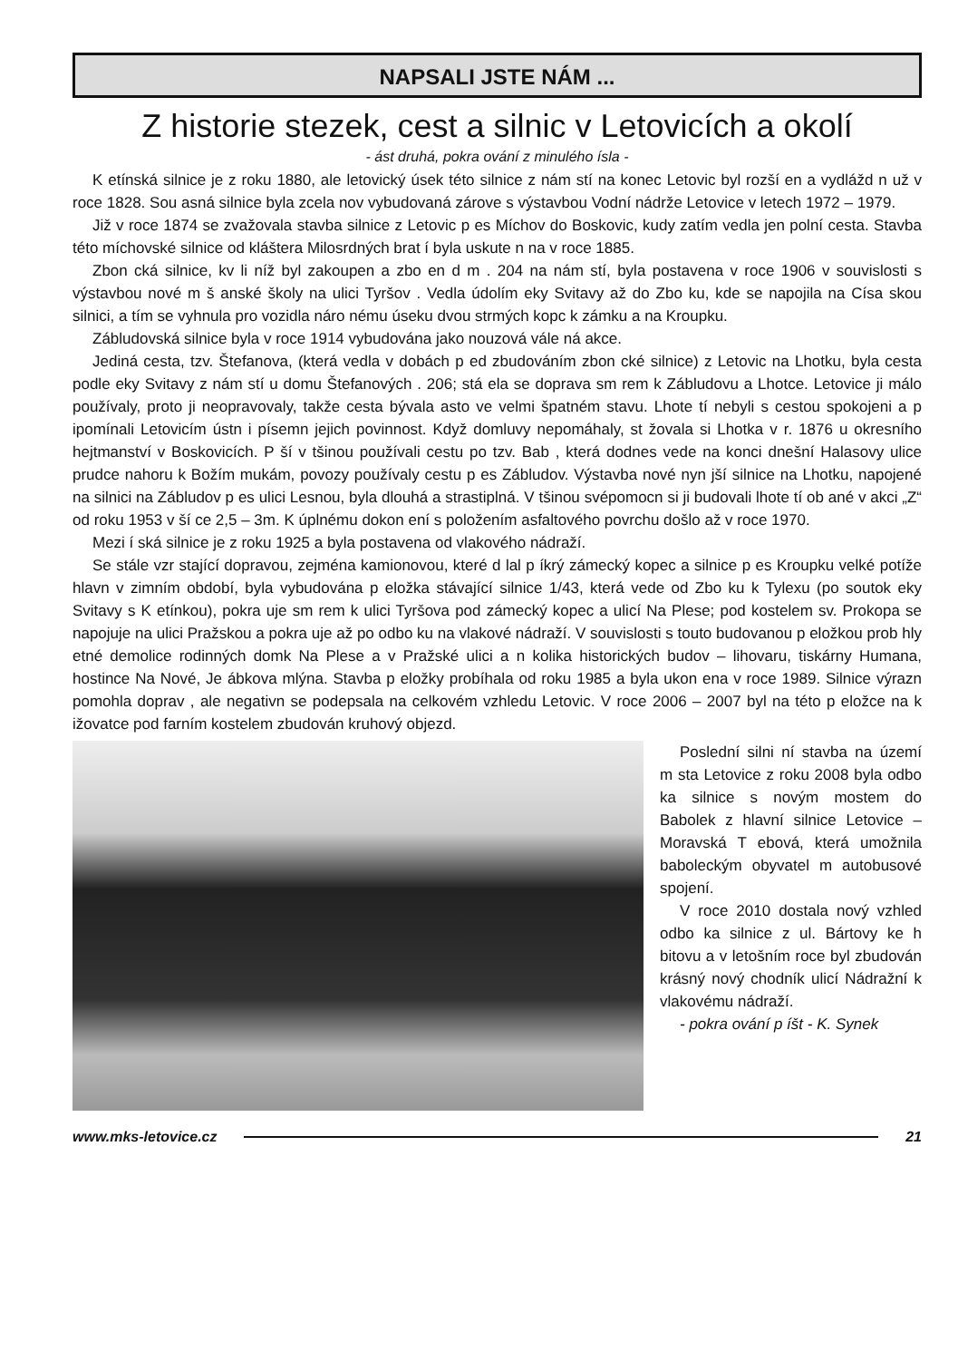NAPSALI JSTE NÁM ...
Z historie stezek, cest a silnic v Letovicích a okolí
- ást druhá, pokra ování z minulého ísla -
K etínská silnice je z roku 1880, ale letovický úsek této silnice z nám stí na konec Letovic byl rozší en a vydlážd n už v roce 1828. Sou asná silnice byla zcela nov vybudovaná zárove s výstavbou Vodní nádrže Letovice v letech 1972 – 1979.
Již v roce 1874 se zvažovala stavba silnice z Letovic p es Míchov do Boskovic, kudy zatím vedla jen polní cesta. Stavba této míchovské silnice od kláštera Milosrdných brat í byla uskute n na v roce 1885.
Zbon cká silnice, kv li níž byl zakoupen a zbo en d m . 204 na nám stí, byla postavena v roce 1906 v souvislosti s výstavbou nové m š anské školy na ulici Tyršov . Vedla údolím eky Svitavy až do Zbo ku, kde se napojila na Císa skou silnici, a tím se vyhnula pro vozidla náro nému úseku dvou strmých kopc k zámku a na Kroupku.
Zábludovská silnice byla v roce 1914 vybudována jako nouzová vále ná akce.
Jediná cesta, tzv. Štefanova, (která vedla v dobách p ed zbudováním zbon cké silnice) z Letovic na Lhotku, byla cesta podle eky Svitavy z nám stí u domu Štefanových . 206; stá ela se doprava sm rem k Zábludovu a Lhotce. Letovice ji málo používaly, proto ji neopravovaly, takže cesta bývala asto ve velmi špatném stavu. Lhote tí nebyli s cestou spokojeni a p ipomínali Letovicím ústn i písemn jejich povinnost. Když domluvy nepomáhaly, st žovala si Lhotka v r. 1876 u okresního hejtmanství v Boskovicích. P ší v tšinou používali cestu po tzv. Bab , která dodnes vede na konci dnešní Halasovy ulice prudce nahoru k Božím mukám, povozy používaly cestu p es Zábludov. Výstavba nové nyn jší silnice na Lhotku, napojené na silnici na Zábludov p es ulici Lesnou, byla dlouhá a strastiplná. V tšinou svépomocn si ji budovali lhote tí ob ané v akci „Z“ od roku 1953 v ší ce 2,5 – 3m. K úplnému dokon ení s položením asfaltového povrchu došlo až v roce 1970.
Mezi í ská silnice je z roku 1925 a byla postavena od vlakového nádraží.
Se stále vzr stající dopravou, zejména kamionovou, které d lal p íkrý zámecký kopec a silnice p es Kroupku velké potíže hlavn v zimním období, byla vybudována p eložka stávající silnice 1/43, která vede od Zbo ku k Tylexu (po soutok eky Svitavy s K etínkou), pokra uje sm rem k ulici Tyršova pod zámecký kopec a ulicí Na Plese; pod kostelem sv. Prokopa se napojuje na ulici Pražskou a pokra uje až po odbo ku na vlakové nádraží. V souvislosti s touto budovanou p eložkou prob hly etné demolice rodinných domk Na Plese a v Pražské ulici a n kolika historických budov – lihovaru, tiskárny Humana, hostince Na Nové, Je ábkova mlýna. Stavba p eložky probíhala od roku 1985 a byla ukon ena v roce 1989. Silnice výrazn pomohla doprav , ale negativn se podepsala na celkovém vzhledu Letovic. V roce 2006 – 2007 byl na této p eložce na k ižovatce pod farním kostelem zbudován kruhový objezd.
Poslední silni ní stavba na území m sta Letovice z roku 2008 byla odbo ka silnice s novým mostem do Babolek z hlavní silnice Letovice – Moravská T ebová, která umožnila babo­leckým obyvatel m autobusové spojení.
V roce 2010 dostala nový vzhled odbo ka silnice z ul. Bártovy ke h bitovu a v letošním roce byl zbudován krásný nový chodník ulicí Nádražní k vlakovému nádraží.
- pokra ování p íšt - K. Synek
www.mks-letovice.cz 21